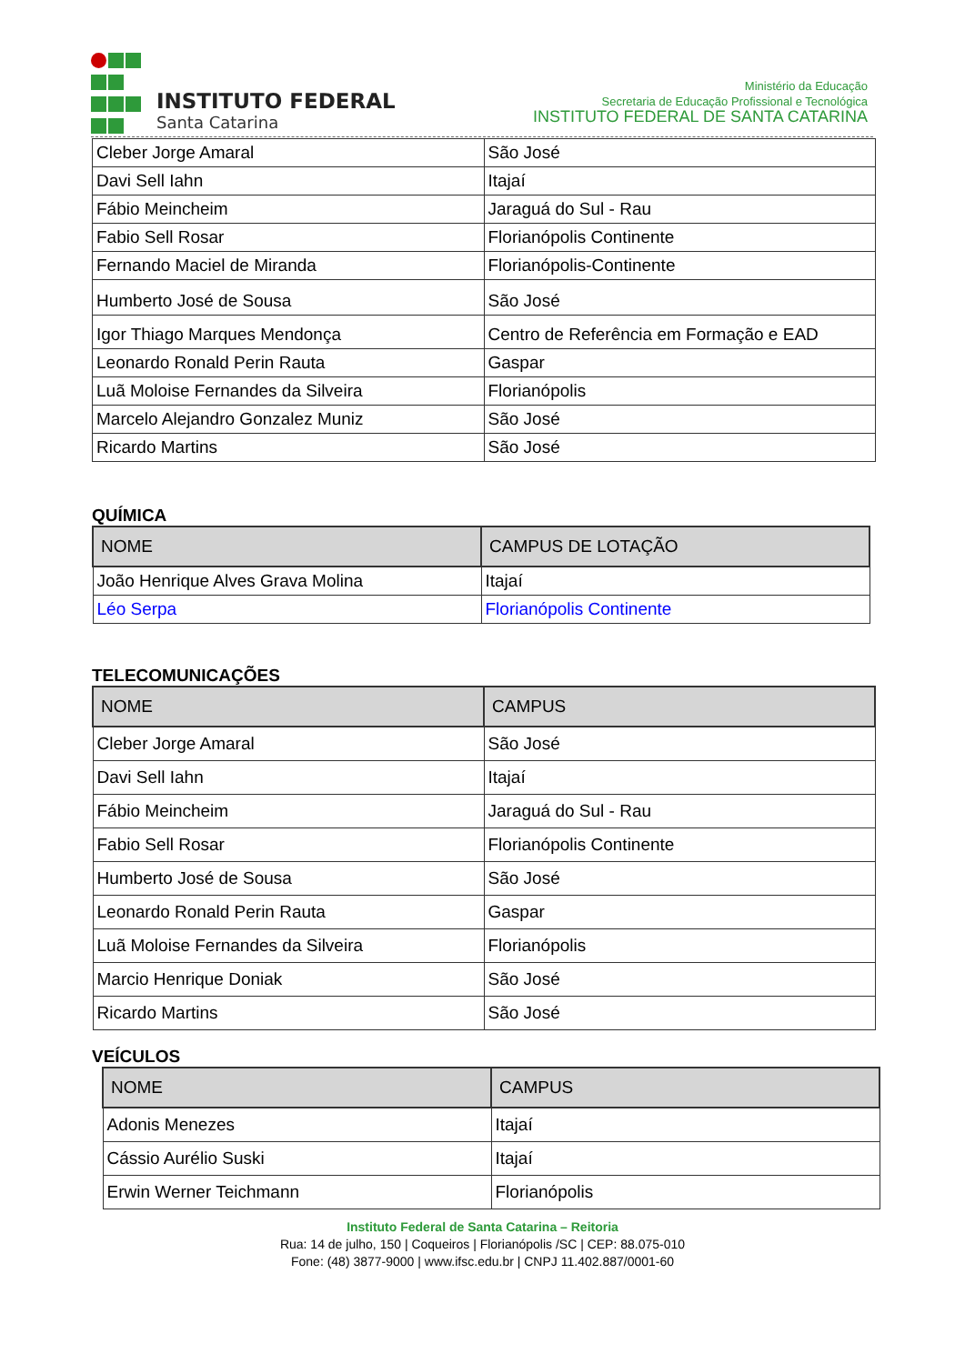INSTITUTO FEDERAL
Santa Catarina
Ministério da Educação
Secretaria de Educação Profissional e Tecnológica
INSTITUTO FEDERAL DE SANTA CATARINA
| Cleber Jorge Amaral | São José |
| Davi Sell Iahn | Itajaí |
| Fábio Meincheim | Jaraguá do Sul - Rau |
| Fabio Sell Rosar | Florianópolis Continente |
| Fernando Maciel de Miranda | Florianópolis-Continente |
| Humberto José de Sousa | São José |
| Igor Thiago Marques Mendonça | Centro de Referência em Formação e EAD |
| Leonardo Ronald Perin Rauta | Gaspar |
| Luã Moloise Fernandes da Silveira | Florianópolis |
| Marcelo Alejandro Gonzalez Muniz | São José |
| Ricardo Martins | São José |
QUÍMICA
| NOME | CAMPUS DE LOTAÇÃO |
| --- | --- |
| João Henrique Alves Grava Molina | Itajaí |
| Léo Serpa | Florianópolis Continente |
TELECOMUNICAÇÕES
| NOME | CAMPUS |
| --- | --- |
| Cleber Jorge Amaral | São José |
| Davi Sell Iahn | Itajaí |
| Fábio Meincheim | Jaraguá do Sul - Rau |
| Fabio Sell Rosar | Florianópolis Continente |
| Humberto José de Sousa | São José |
| Leonardo Ronald Perin Rauta | Gaspar |
| Luã Moloise Fernandes da Silveira | Florianópolis |
| Marcio Henrique Doniak | São José |
| Ricardo Martins | São José |
VEÍCULOS
| NOME | CAMPUS |
| --- | --- |
| Adonis Menezes | Itajaí |
| Cássio Aurélio Suski | Itajaí |
| Erwin Werner Teichmann | Florianópolis |
Instituto Federal de Santa Catarina – Reitoria
Rua: 14 de julho, 150 | Coqueiros | Florianópolis /SC | CEP: 88.075-010
Fone: (48) 3877-9000 | www.ifsc.edu.br | CNPJ 11.402.887/0001-60